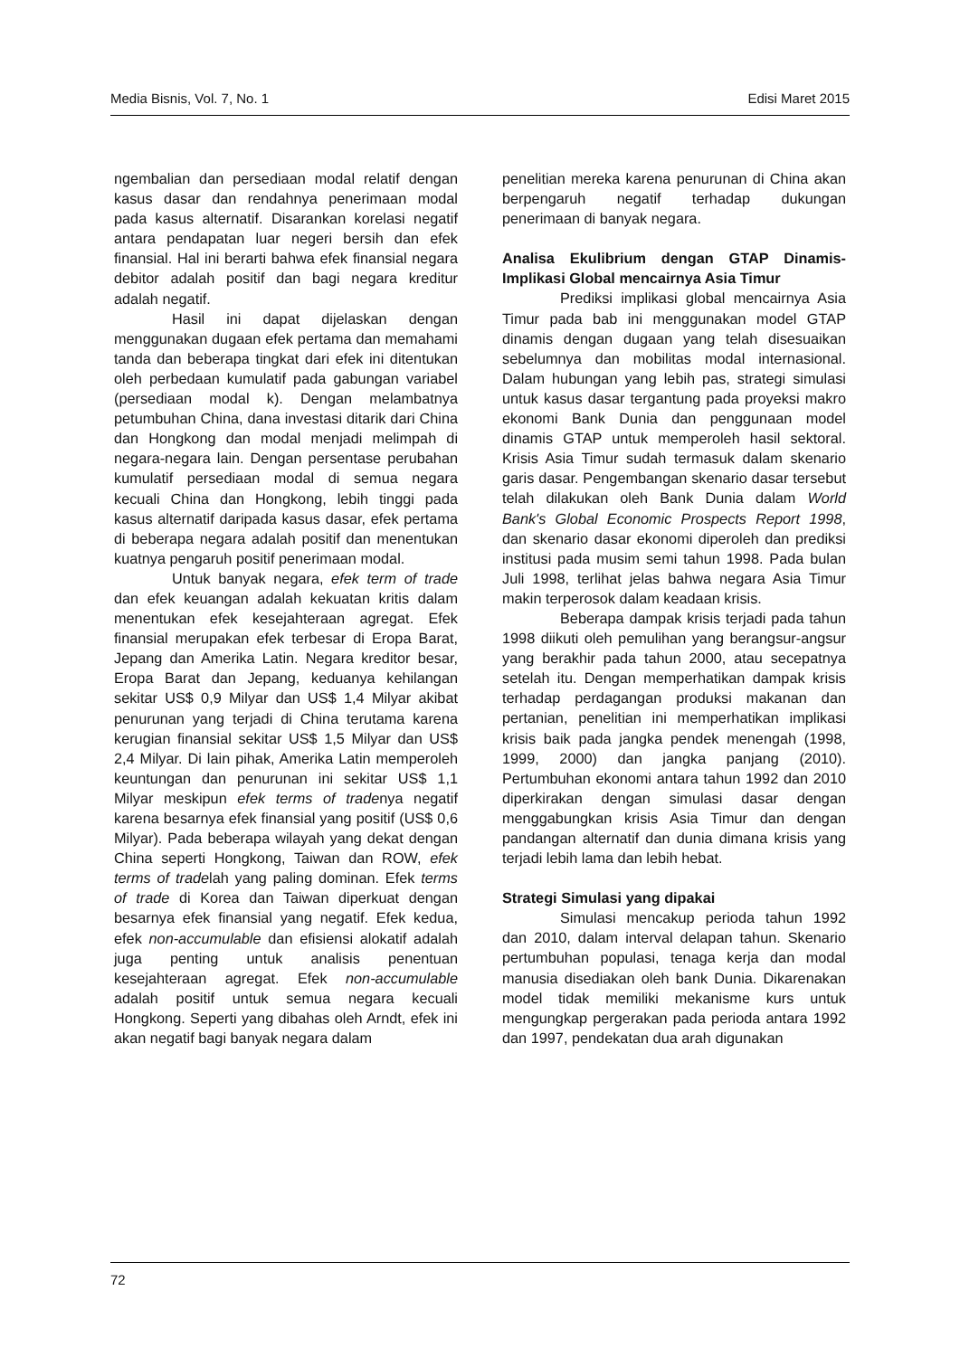Media Bisnis, Vol. 7, No. 1 Edisi Maret 2015
ngembalian dan persediaan modal relatif dengan kasus dasar dan rendahnya penerimaan modal pada kasus alternatif. Disarankan korelasi negatif antara pendapatan luar negeri bersih dan efek finansial. Hal ini berarti bahwa efek finansial negara debitor adalah positif dan bagi negara kreditur adalah negatif.
Hasil ini dapat dijelaskan dengan menggunakan dugaan efek pertama dan memahami tanda dan beberapa tingkat dari efek ini ditentukan oleh perbedaan kumulatif pada gabungan variabel (persediaan modal k). Dengan melambatnya petumbuhan China, dana investasi ditarik dari China dan Hongkong dan modal menjadi melimpah di negara-negara lain. Dengan persentase perubahan kumulatif persediaan modal di semua negara kecuali China dan Hongkong, lebih tinggi pada kasus alternatif daripada kasus dasar, efek pertama di beberapa negara adalah positif dan menentukan kuatnya pengaruh positif penerimaan modal.
Untuk banyak negara, efek term of trade dan efek keuangan adalah kekuatan kritis dalam menentukan efek kesejahteraan agregat. Efek finansial merupakan efek terbesar di Eropa Barat, Jepang dan Amerika Latin. Negara kreditor besar, Eropa Barat dan Jepang, keduanya kehilangan sekitar US$ 0,9 Milyar dan US$ 1,4 Milyar akibat penurunan yang terjadi di China terutama karena kerugian finansial sekitar US$ 1,5 Milyar dan US$ 2,4 Milyar. Di lain pihak, Amerika Latin memperoleh keuntungan dan penurunan ini sekitar US$ 1,1 Milyar meskipun efek terms of tradenya negatif karena besarnya efek finansial yang positif (US$ 0,6 Milyar). Pada beberapa wilayah yang dekat dengan China seperti Hongkong, Taiwan dan ROW, efek terms of tradelah yang paling dominan. Efek terms of trade di Korea dan Taiwan diperkuat dengan besarnya efek finansial yang negatif. Efek kedua, efek non-accumulable dan efisiensi alokatif adalah juga penting untuk analisis penentuan kesejahteraan agregat. Efek non-accumulable adalah positif untuk semua negara kecuali Hongkong. Seperti yang dibahas oleh Arndt, efek ini akan negatif bagi banyak negara dalam
penelitian mereka karena penurunan di China akan berpengaruh negatif terhadap dukungan penerimaan di banyak negara.
Analisa Ekulibrium dengan GTAP Dinamis-Implikasi Global mencairnya Asia Timur
Prediksi implikasi global mencairnya Asia Timur pada bab ini menggunakan model GTAP dinamis dengan dugaan yang telah disesuaikan sebelumnya dan mobilitas modal internasional. Dalam hubungan yang lebih pas, strategi simulasi untuk kasus dasar tergantung pada proyeksi makro ekonomi Bank Dunia dan penggunaan model dinamis GTAP untuk memperoleh hasil sektoral. Krisis Asia Timur sudah termasuk dalam skenario garis dasar. Pengembangan skenario dasar tersebut telah dilakukan oleh Bank Dunia dalam World Bank's Global Economic Prospects Report 1998, dan skenario dasar ekonomi diperoleh dan prediksi institusi pada musim semi tahun 1998. Pada bulan Juli 1998, terlihat jelas bahwa negara Asia Timur makin terperosok dalam keadaan krisis.
Beberapa dampak krisis terjadi pada tahun 1998 diikuti oleh pemulihan yang berangsur-angsur yang berakhir pada tahun 2000, atau secepatnya setelah itu. Dengan memperhatikan dampak krisis terhadap perdagangan produksi makanan dan pertanian, penelitian ini memperhatikan implikasi krisis baik pada jangka pendek menengah (1998, 1999, 2000) dan jangka panjang (2010). Pertumbuhan ekonomi antara tahun 1992 dan 2010 diperkirakan dengan simulasi dasar dengan menggabungkan krisis Asia Timur dan dengan pandangan alternatif dan dunia dimana krisis yang terjadi lebih lama dan lebih hebat.
Strategi Simulasi yang dipakai
Simulasi mencakup perioda tahun 1992 dan 2010, dalam interval delapan tahun. Skenario pertumbuhan populasi, tenaga kerja dan modal manusia disediakan oleh bank Dunia. Dikarenakan model tidak memiliki mekanisme kurs untuk mengungkap pergerakan pada perioda antara 1992 dan 1997, pendekatan dua arah digunakan
72